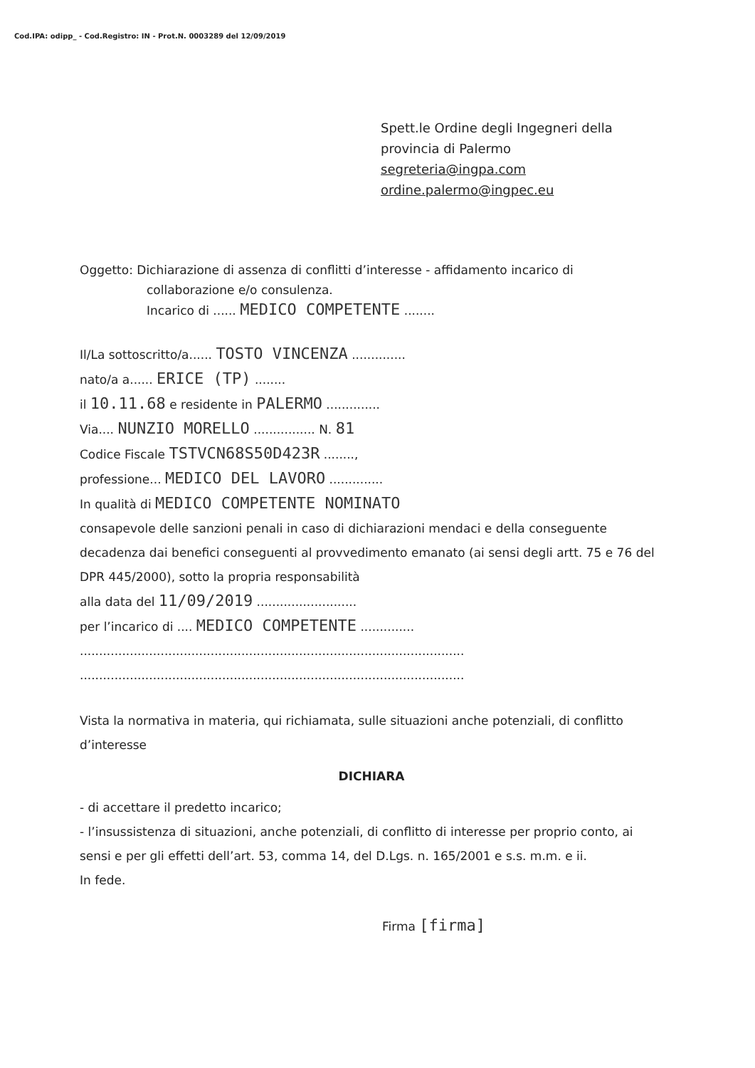Cod.IPA: odipp_ - Cod.Registro: IN - Prot.N. 0003289 del 12/09/2019
Spett.le Ordine degli Ingegneri della
provincia di Palermo
segreteria@ingpa.com
ordine.palermo@ingpec.eu
Oggetto: Dichiarazione di assenza di conflitti d’interesse - affidamento incarico di
collaborazione e/o consulenza.
Incarico di ...... MEDICO COMPETENTE ........
Il/La sottoscritto/a...... TOSTO VINCENZA ..............
nato/a a...... ERICE (TP) ........
il 10.11.68 e residente in PALERMO ..............
Via.... NUNZIO MORELLO ................ N. 81
Codice Fiscale TSTVCN68S50D423R ........,
professione... MEDICO DEL LAVORO ..............
In qualità di MEDICO COMPETENTE NOMINATO
consapevole delle sanzioni penali in caso di dichiarazioni mendaci e della conseguente decadenza dai benefici conseguenti al provvedimento emanato (ai sensi degli artt. 75 e 76 del DPR 445/2000), sotto la propria responsabilità
alla data del 11/09/2019 ..........................
per l’incarico di .... MEDICO COMPETENTE ..............
....................................................................................................
....................................................................................................
Vista la normativa in materia, qui richiamata, sulle situazioni anche potenziali, di conflitto d’interesse
DICHIARA
- di accettare il predetto incarico;
- l’insussistenza di situazioni, anche potenziali, di conflitto di interesse per proprio conto, ai sensi e per gli effetti dell’art. 53, comma 14, del D.Lgs. n. 165/2001 e s.s. m.m. e ii.
In fede.
Firma [firma]